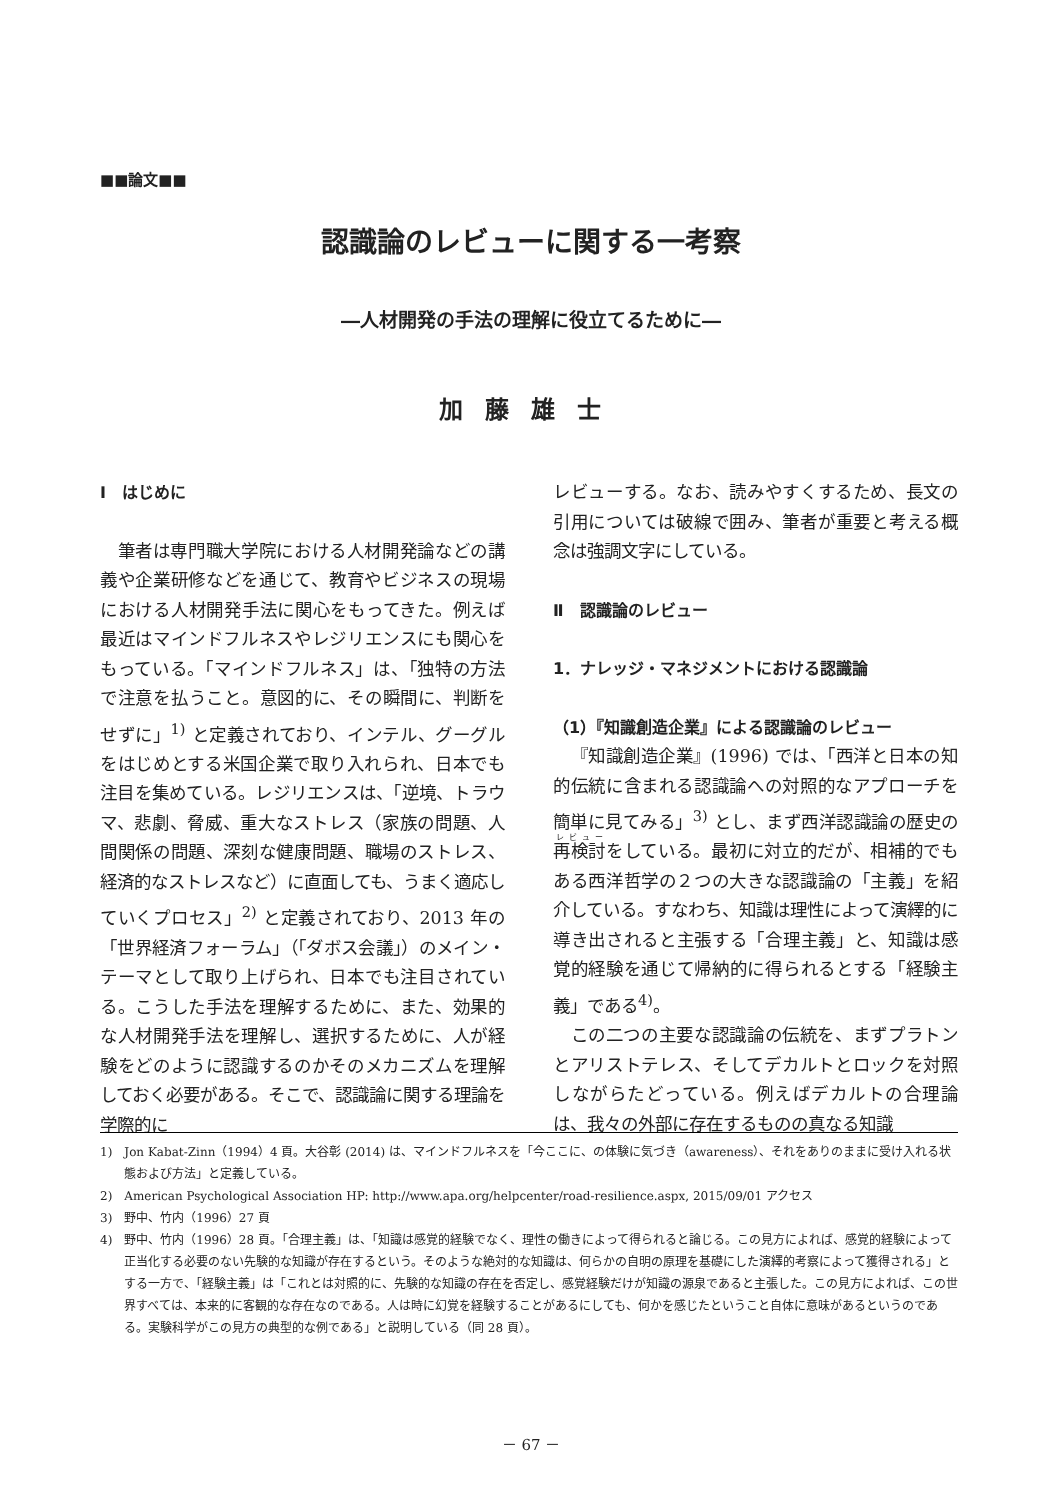■■論文■■
認識論のレビューに関する一考察
―人材開発の手法の理解に役立てるために―
加藤雄士
Ⅰ　はじめに
筆者は専門職大学院における人材開発論などの講義や企業研修などを通じて、教育やビジネスの現場における人材開発手法に関心をもってきた。例えば最近はマインドフルネスやレジリエンスにも関心をもっている。「マインドフルネス」は、「独特の方法で注意を払うこと。意図的に、その瞬間に、判断をせずに」<sup>1)</sup> と定義されており、インテル、グーグルをはじめとする米国企業で取り入れられ、日本でも注目を集めている。レジリエンスは、「逆境、トラウマ、悲劇、脅威、重大なストレス（家族の問題、人間関係の問題、深刻な健康問題、職場のストレス、経済的なストレスなど）に直面しても、うまく適応していくプロセス」<sup>2)</sup> と定義されており、2013 年の「世界経済フォーラム」（「ダボス会議」）のメイン・テーマとして取り上げられ、日本でも注目されている。こうした手法を理解するために、また、効果的な人材開発手法を理解し、選択するために、人が経験をどのように認識するのかそのメカニズムを理解しておく必要がある。そこで、認識論に関する理論を学際的に
レビューする。なお、読みやすくするため、長文の引用については破線で囲み、筆者が重要と考える概念は強調文字にしている。
Ⅱ　認識論のレビュー
1．ナレッジ・マネジメントにおける認識論
（1）『知識創造企業』による認識論のレビュー
『知識創造企業』(1996) では、「西洋と日本の知的伝統に含まれる認識論への対照的なアプローチを簡単に見てみる」<sup>3)</sup> とし、まず西洋認識論の歴史の再検討をしている。最初に対立的だが、相補的でもある西洋哲学の２つの大きな認識論の「主義」を紹介している。すなわち、知識は理性によって演繹的に導き出されると主張する「合理主義」と、知識は感覚的経験を通じて帰納的に得られるとする「経験主義」である<sup>4)</sup>。
この二つの主要な認識論の伝統を、まずプラトンとアリストテレス、そしてデカルトとロックを対照しながらたどっている。例えばデカルトの合理論は、我々の外部に存在するものの真なる知識
1)　Jon Kabat-Zinn（1994）4 頁。大谷彰 (2014) は、マインドフルネスを「今ここに、の体験に気づき（awareness）、それをありのままに受け入れる状態および方法」と定義している。
2)　American Psychological Association HP: http://www.apa.org/helpcenter/road-resilience.aspx, 2015/09/01 アクセス
3)　野中、竹内（1996）27 頁
4)　野中、竹内（1996）28 頁。「合理主義」は、「知識は感覚的経験でなく、理性の働きによって得られると論じる。この見方によれば、感覚的経験によって正当化する必要のない先験的な知識が存在するという。そのような絶対的な知識は、何らかの自明の原理を基礎にした演繹的考察によって獲得される」とする一方で、「経験主義」は「これとは対照的に、先験的な知識の存在を否定し、感覚経験だけが知識の源泉であると主張した。この見方によれば、この世界すべては、本来的に客観的な存在なのである。人は時に幻覚を経験することがあるにしても、何かを感じたということ自体に意味があるというのである。実験科学がこの見方の典型的な例である」と説明している（同 28 頁）。
－ 67 －